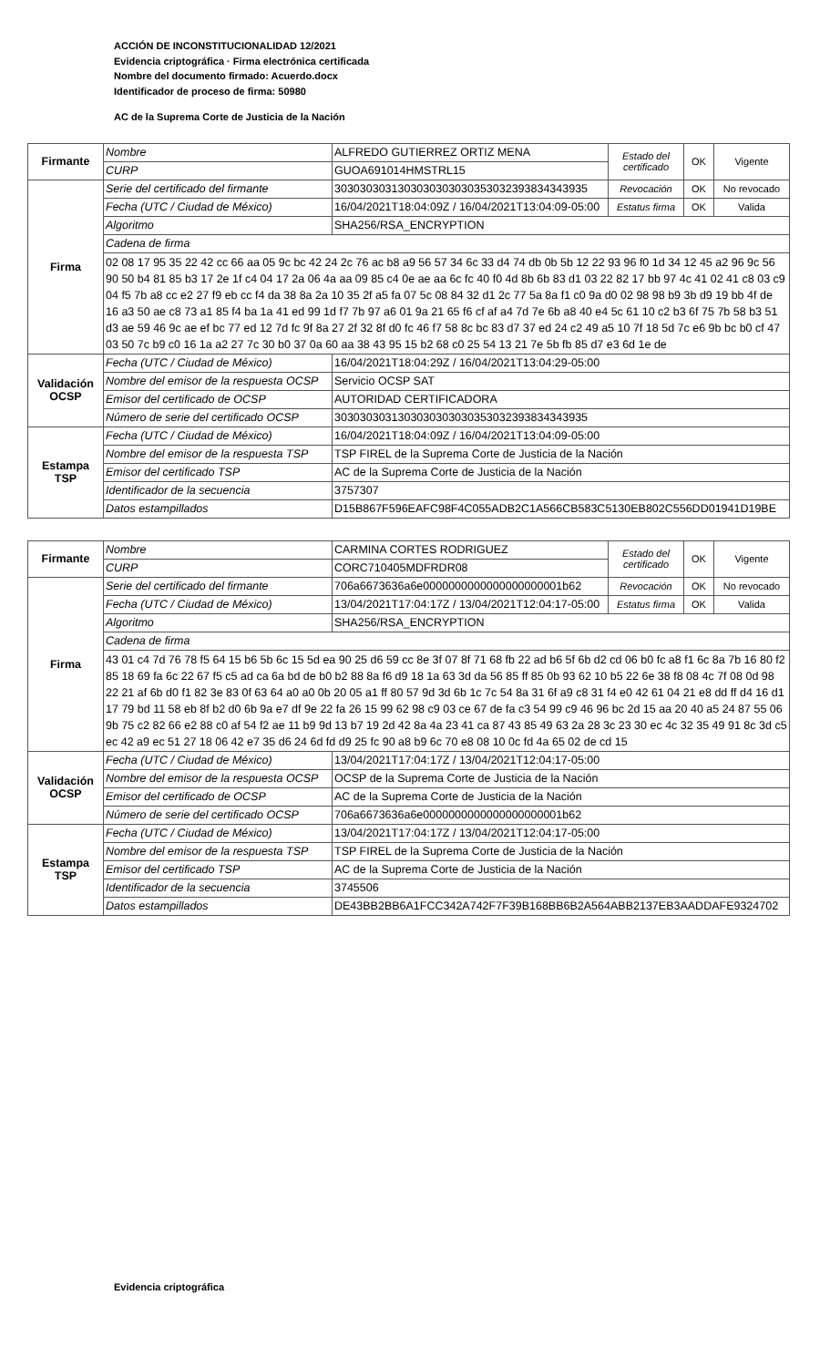ACCIÓN DE INCONSTITUCIONALIDAD 12/2021
Evidencia criptográfica · Firma electrónica certificada
Nombre del documento firmado: Acuerdo.docx
Identificador de proceso de firma: 50980
AC de la Suprema Corte de Justicia de la Nación
| Firmante | Nombre | ALFREDO GUTIERREZ ORTIZ MENA | Estado del certificado | OK | Vigente |
| | CURP | GUOA691014HMSTRL15 | | | |
| Firma | Serie del certificado del firmante | 3030303031303030303030353032393834343935 | Revocación | OK | No revocado |
| | Fecha (UTC / Ciudad de México) | 16/04/2021T18:04:09Z / 16/04/2021T13:04:09-05:00 | Estatus firma | OK | Valida |
| | Algoritmo | SHA256/RSA_ENCRYPTION | | | |
| | Cadena de firma | | | | |
| | 02 08 17 95 35 22 42 cc 66 aa 05 9c bc 42 24 2c 76 ac b8 a9 56 57 34 6c 33 d4 74 db 0b 5b 12 22 93 96 f0 1d 34 12 45 a2 96 9c 56 90 50 b4 81 85 b3 17 2e 1f c4 04 17 2a 06 4a aa 09 85 c4 0e ae aa 6c fc 40 f0 4d 8b 6b 83 d1 03 22 82 17 bb 97 4c 41 02 41 c8 03 c9 04 f5 7b a8 cc e2 27 f9 eb cc f4 da 38 8a 2a 10 35 2f a5 fa 07 5c 08 84 32 d1 2c 77 5a 8a f1 c0 9a d0 02 98 98 b9 3b d9 19 bb 4f de 16 a3 50 ae c8 73 a1 85 f4 ba 1a 41 ed 99 1d f7 7b 97 a6 01 9a 21 65 f6 cf af a4 7d 7e 6b a8 40 e4 5c 61 10 c2 b3 6f 75 7b 58 b3 51 d3 ae 59 46 9c ae ef bc 77 ed 12 7d fc 9f 8a 27 2f 32 8f d0 fc 46 f7 58 8c bc 83 d7 37 ed 24 c2 49 a5 10 7f 18 5d 7c e6 9b bc b0 cf 47 03 50 7c b9 c0 16 1a a2 27 7c 30 b0 37 0a 60 aa 38 43 95 15 b2 68 c0 25 54 13 21 7e 5b fb 85 d7 e3 6d 1e de | | | | |
| Validación OCSP | Fecha (UTC / Ciudad de México) | 16/04/2021T18:04:29Z / 16/04/2021T13:04:29-05:00 | | | |
| | Nombre del emisor de la respuesta OCSP | Servicio OCSP SAT | | | |
| | Emisor del certificado de OCSP | AUTORIDAD CERTIFICADORA | | | |
| | Número de serie del certificado OCSP | 3030303031303030303030353032393834343935 | | | |
| Estampa TSP | Fecha (UTC / Ciudad de México) | 16/04/2021T18:04:09Z / 16/04/2021T13:04:09-05:00 | | | |
| | Nombre del emisor de la respuesta TSP | TSP FIREL de la Suprema Corte de Justicia de la Nación | | | |
| | Emisor del certificado TSP | AC de la Suprema Corte de Justicia de la Nación | | | |
| | Identificador de la secuencia | 3757307 | | | |
| | Datos estampillados | D15B867F596EAFC98F4C055ADB2C1A566CB583C5130EB802C556DD01941D19BE | | | |
| Firmante | Nombre | CARMINA CORTES RODRIGUEZ | Estado del certificado | OK | Vigente |
| | CURP | CORC710405MDFRDR08 | | | |
| Firma | Serie del certificado del firmante | 706a6673636a6e0000000000000000000001b62 | Revocación | OK | No revocado |
| | Fecha (UTC / Ciudad de México) | 13/04/2021T17:04:17Z / 13/04/2021T12:04:17-05:00 | Estatus firma | OK | Valida |
| | Algoritmo | SHA256/RSA_ENCRYPTION | | | |
| | Cadena de firma | | | | |
| | 43 01 c4 7d 76 78 f5 64 15 b6 5b 6c 15 5d ea 90 25 d6 59 cc 8e 3f 07 8f 71 68 fb 22 ad b6 5f 6b d2 cd 06 b0 fc a8 f1 6c 8a 7b 16 80 f2 85 18 69 fa 6c 22 67 f5 c5 ad ca 6a bd de b0 b2 88 8a f6 d9 18 1a 63 3d da 56 85 ff 85 0b 93 62 10 b5 22 6e 38 f8 08 4c 7f 08 0d 98 22 21 af 6b d0 f1 82 3e 83 0f 63 64 a0 a0 0b 20 05 a1 ff 80 57 9d 3d 6b 1c 7c 54 8a 31 6f a9 c8 31 f4 e0 42 61 04 21 e8 dd ff d4 16 d1 17 79 bd 11 58 eb 8f b2 d0 6b 9a e7 df 9e 22 fa 26 15 99 62 98 c9 03 ce 67 de fa c3 54 99 c9 46 96 bc 2d 15 aa 20 40 a5 24 87 55 06 9b 75 c2 82 66 e2 88 c0 af 54 f2 ae 11 b9 9d 13 b7 19 2d 42 8a 4a 23 41 ca 87 43 85 49 63 2a 28 3c 23 30 ec 4c 32 35 49 91 8c 3d c5 ec 42 a9 ec 51 27 18 06 42 e7 35 d6 24 6d fd d9 25 fc 90 a8 b9 6c 70 e8 08 10 0c fd 4a 65 02 de cd 15 | | | | |
| Validación OCSP | Fecha (UTC / Ciudad de México) | 13/04/2021T17:04:17Z / 13/04/2021T12:04:17-05:00 | | | |
| | Nombre del emisor de la respuesta OCSP | OCSP de la Suprema Corte de Justicia de la Nación | | | |
| | Emisor del certificado de OCSP | AC de la Suprema Corte de Justicia de la Nación | | | |
| | Número de serie del certificado OCSP | 706a6673636a6e0000000000000000000001b62 | | | |
| Estampa TSP | Fecha (UTC / Ciudad de México) | 13/04/2021T17:04:17Z / 13/04/2021T12:04:17-05:00 | | | |
| | Nombre del emisor de la respuesta TSP | TSP FIREL de la Suprema Corte de Justicia de la Nación | | | |
| | Emisor del certificado TSP | AC de la Suprema Corte de Justicia de la Nación | | | |
| | Identificador de la secuencia | 3745506 | | | |
| | Datos estampillados | DE43BB2BB6A1FCC342A742F7F39B168BB6B2A564ABB2137EB3AADDAFE9324702 | | | |
Evidencia criptográfica